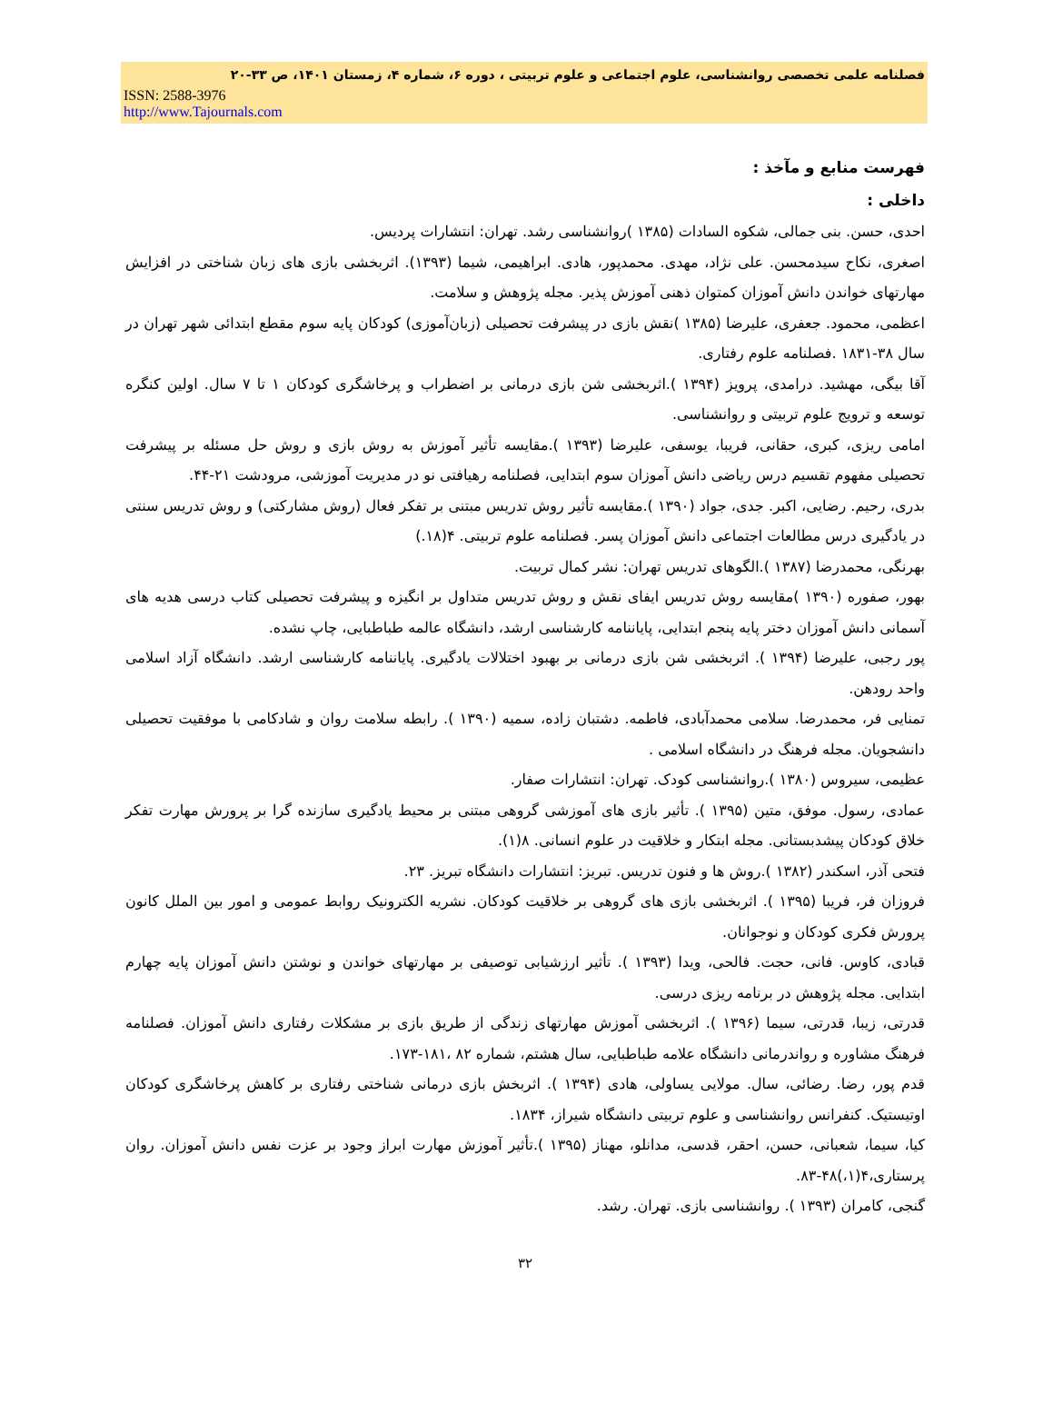فصلنامه علمی تخصصی روانشناسی، علوم اجتماعی و علوم تربیتی ، دوره ۶، شماره ۴، زمستان ۱۴۰۱، ص ۳۳-۲۰
ISSN: 2588-3976
http://www.Tajournals.com
فهرست منابع و مآخذ :
داخلی :
احدی، حسن. بنی جمالی، شکوه السادات (۱۳۸۵ )روانشناسی رشد. تهران: انتشارات پردیس.
اصغری، نکاح سیدمحسن. علی نژاد، مهدی. محمدپور، هادی. ابراهیمی، شیما (۱۳۹۳). اثربخشی بازی های زبان شناختی در افزایش مهارتهای خواندن دانش آموزان کمتوان ذهنی آموزش پذیر. مجله پژوهش و سلامت.
اعظمی، محمود. جعفری، علیرضا (۱۳۸۵ )نقش بازی در پیشرفت تحصیلی (زبان‌آموزی) کودکان پایه سوم مقطع ابتدائی شهر تهران در سال ۳۸-۱۸۳۱ .فصلنامه علوم رفتاری.
آقا بیگی، مهشید. درامدی، پرویز (۱۳۹۴ ).اثربخشی شن بازی درمانی بر اضطراب و پرخاشگری کودکان ۱ تا ۷ سال. اولین کنگره توسعه و ترویج علوم تربیتی و روانشناسی.
امامی ریزی، کبری، حقانی، فریبا، یوسفی، علیرضا (۱۳۹۳ ).مقایسه تأثیر آموزش به روش بازی و روش حل مسئله بر پیشرفت تحصیلی مفهوم تقسیم درس ریاضی دانش آموزان سوم ابتدایی، فصلنامه رهیافتی نو در مدیریت آموزشی، مرودشت ۲۱-۴۴.
بدری، رحیم. رضایی، اکبر. جدی، جواد (۱۳۹۰ ).مقایسه تأثیر روش تدریس مبتنی بر تفکر فعال (روش مشارکتی) و روش تدریس سنتی در یادگیری درس مطالعات اجتماعی دانش آموزان پسر. فصلنامه علوم تربیتی. ۴(۱۸.)
بهرنگی، محمدرضا (۱۳۸۷ ).الگوهای تدریس تهران: نشر کمال تربیت.
بهور، صفوره (۱۳۹۰ )مقایسه روش تدریس ایفای نقش و روش تدریس متداول بر انگیزه و پیشرفت تحصیلی کتاب درسی هدیه های آسمانی دانش آموزان دختر پایه پنجم ابتدایی، پایاننامه کارشناسی ارشد، دانشگاه عالمه طباطبایی، چاپ نشده.
پور رجبی، علیرضا (۱۳۹۴ ). اثربخشی شن بازی درمانی بر بهبود اختلالات یادگیری. پایاننامه کارشناسی ارشد. دانشگاه آزاد اسلامی واحد رودهن.
تمنایی فر، محمدرضا. سلامی محمدآبادی، فاطمه. دشتبان زاده، سمیه (۱۳۹۰ ). رابطه سلامت روان و شادکامی با موفقیت تحصیلی دانشجویان. مجله فرهنگ در دانشگاه اسلامی .
عظیمی، سیروس (۱۳۸۰ ).روانشناسی کودک. تهران: انتشارات صفار.
عمادی، رسول. موفق، متین (۱۳۹۵ ). تأثیر بازی های آموزشی گروهی مبتنی بر محیط یادگیری سازنده گرا بر پرورش مهارت تفکر خلاق کودکان پیشدبستانی. مجله ابتکار و خلاقیت در علوم انسانی. ۸(۱).
فتحی آذر، اسکندر (۱۳۸۲ ).روش ها و فنون تدریس. تبریز: انتشارات دانشگاه تبریز. ۲۳.
فروزان فر، فریبا (۱۳۹۵ ). اثربخشی بازی های گروهی بر خلاقیت کودکان. نشریه الکترونیک روابط عمومی و امور بین الملل کانون پرورش فکری کودکان و نوجوانان.
قبادی، کاوس. فانی، حجت. فالحی، ویدا (۱۳۹۳ ). تأثیر ارزشیابی توصیفی بر مهارتهای خواندن و نوشتن دانش آموزان پایه چهارم ابتدایی. مجله پژوهش در برنامه ریزی درسی.
قدرتی، زیبا، قدرتی، سیما (۱۳۹۶ ). اثربخشی آموزش مهارتهای زندگی از طریق بازی بر مشکلات رفتاری دانش آموزان. فصلنامه فرهنگ مشاوره و رواندرمانی دانشگاه علامه طباطبایی، سال هشتم، شماره ۸۲ ،۱۸۱-۱۷۳.
قدم پور، رضا. رضائی، سال. مولایی یساولی، هادی (۱۳۹۴ ). اثربخش بازی درمانی شناختی رفتاری بر کاهش پرخاشگری کودکان اوتیستیک. کنفرانس روانشناسی و علوم تربیتی دانشگاه شیراز، ۱۸۳۴.
کیا، سیما، شعبانی، حسن، احقر، قدسی، مدانلو، مهناز (۱۳۹۵ ).تأثیر آموزش مهارت ابراز وجود بر عزت نفس دانش آموزان. روان پرستاری،۴(۱،)۴۸-۸۳.
گنجی، کامران (۱۳۹۳ ). روانشناسی بازی. تهران. رشد.
۳۲